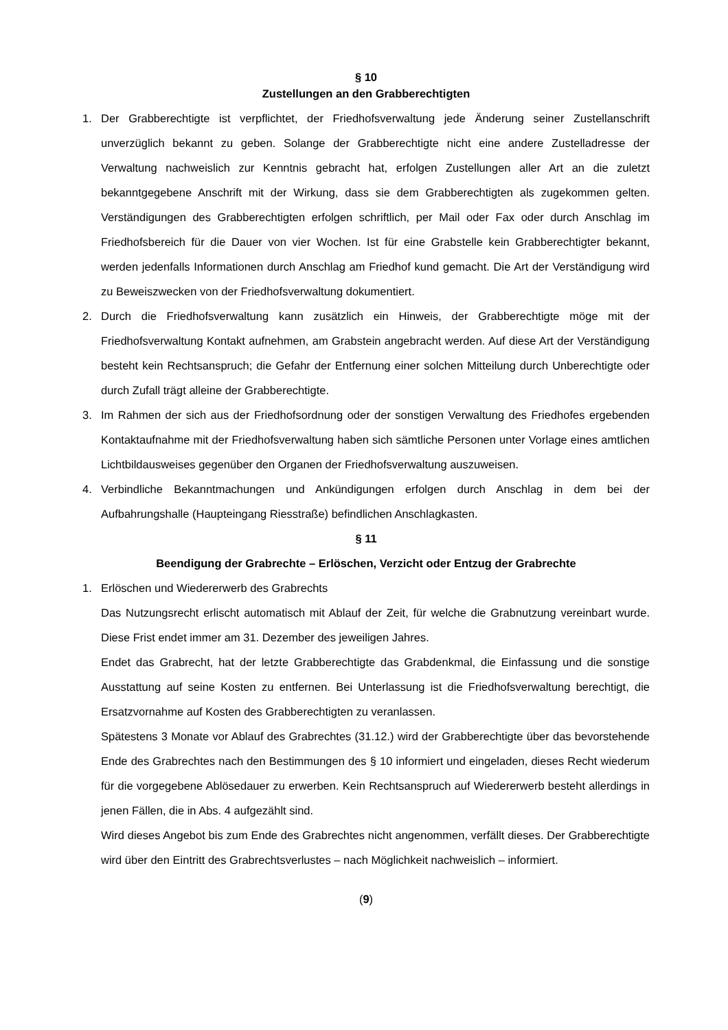§ 10
Zustellungen an den Grabberechtigten
1. Der Grabberechtigte ist verpflichtet, der Friedhofsverwaltung jede Änderung seiner Zustellanschrift unverzüglich bekannt zu geben. Solange der Grabberechtigte nicht eine andere Zustelladresse der Verwaltung nachweislich zur Kenntnis gebracht hat, erfolgen Zustellungen aller Art an die zuletzt bekanntgegebene Anschrift mit der Wirkung, dass sie dem Grabberechtigten als zugekommen gelten. Verständigungen des Grabberechtigten erfolgen schriftlich, per Mail oder Fax oder durch Anschlag im Friedhofsbereich für die Dauer von vier Wochen. Ist für eine Grabstelle kein Grabberechtigter bekannt, werden jedenfalls Informationen durch Anschlag am Friedhof kund gemacht. Die Art der Verständigung wird zu Beweiszwecken von der Friedhofsverwaltung dokumentiert.
2. Durch die Friedhofsverwaltung kann zusätzlich ein Hinweis, der Grabberechtigte möge mit der Friedhofsverwaltung Kontakt aufnehmen, am Grabstein angebracht werden. Auf diese Art der Verständigung besteht kein Rechtsanspruch; die Gefahr der Entfernung einer solchen Mitteilung durch Unberechtigte oder durch Zufall trägt alleine der Grabberechtigte.
3. Im Rahmen der sich aus der Friedhofsordnung oder der sonstigen Verwaltung des Friedhofes ergebenden Kontaktaufnahme mit der Friedhofsverwaltung haben sich sämtliche Personen unter Vorlage eines amtlichen Lichtbildausweises gegenüber den Organen der Friedhofsverwaltung auszuweisen.
4. Verbindliche Bekanntmachungen und Ankündigungen erfolgen durch Anschlag in dem bei der Aufbahrungshalle (Haupteingang Riesstraße) befindlichen Anschlagkasten.
§ 11
Beendigung der Grabrechte – Erlöschen, Verzicht oder Entzug der Grabrechte
1. Erlöschen und Wiedererwerb des Grabrechts
Das Nutzungsrecht erlischt automatisch mit Ablauf der Zeit, für welche die Grabnutzung vereinbart wurde. Diese Frist endet immer am 31. Dezember des jeweiligen Jahres.
Endet das Grabrecht, hat der letzte Grabberechtigte das Grabdenkmal, die Einfassung und die sonstige Ausstattung auf seine Kosten zu entfernen. Bei Unterlassung ist die Friedhofsverwaltung berechtigt, die Ersatzvornahme auf Kosten des Grabberechtigten zu veranlassen.
Spätestens 3 Monate vor Ablauf des Grabrechtes (31.12.) wird der Grabberechtigte über das bevorstehende Ende des Grabrechtes nach den Bestimmungen des § 10 informiert und eingeladen, dieses Recht wiederum für die vorgegebene Ablösedauer zu erwerben. Kein Rechtsanspruch auf Wiedererwerb besteht allerdings in jenen Fällen, die in Abs. 4 aufgezählt sind.
Wird dieses Angebot bis zum Ende des Grabrechtes nicht angenommen, verfällt dieses. Der Grabberechtigte wird über den Eintritt des Grabrechtsverlustes – nach Möglichkeit nachweislich – informiert.
(9)